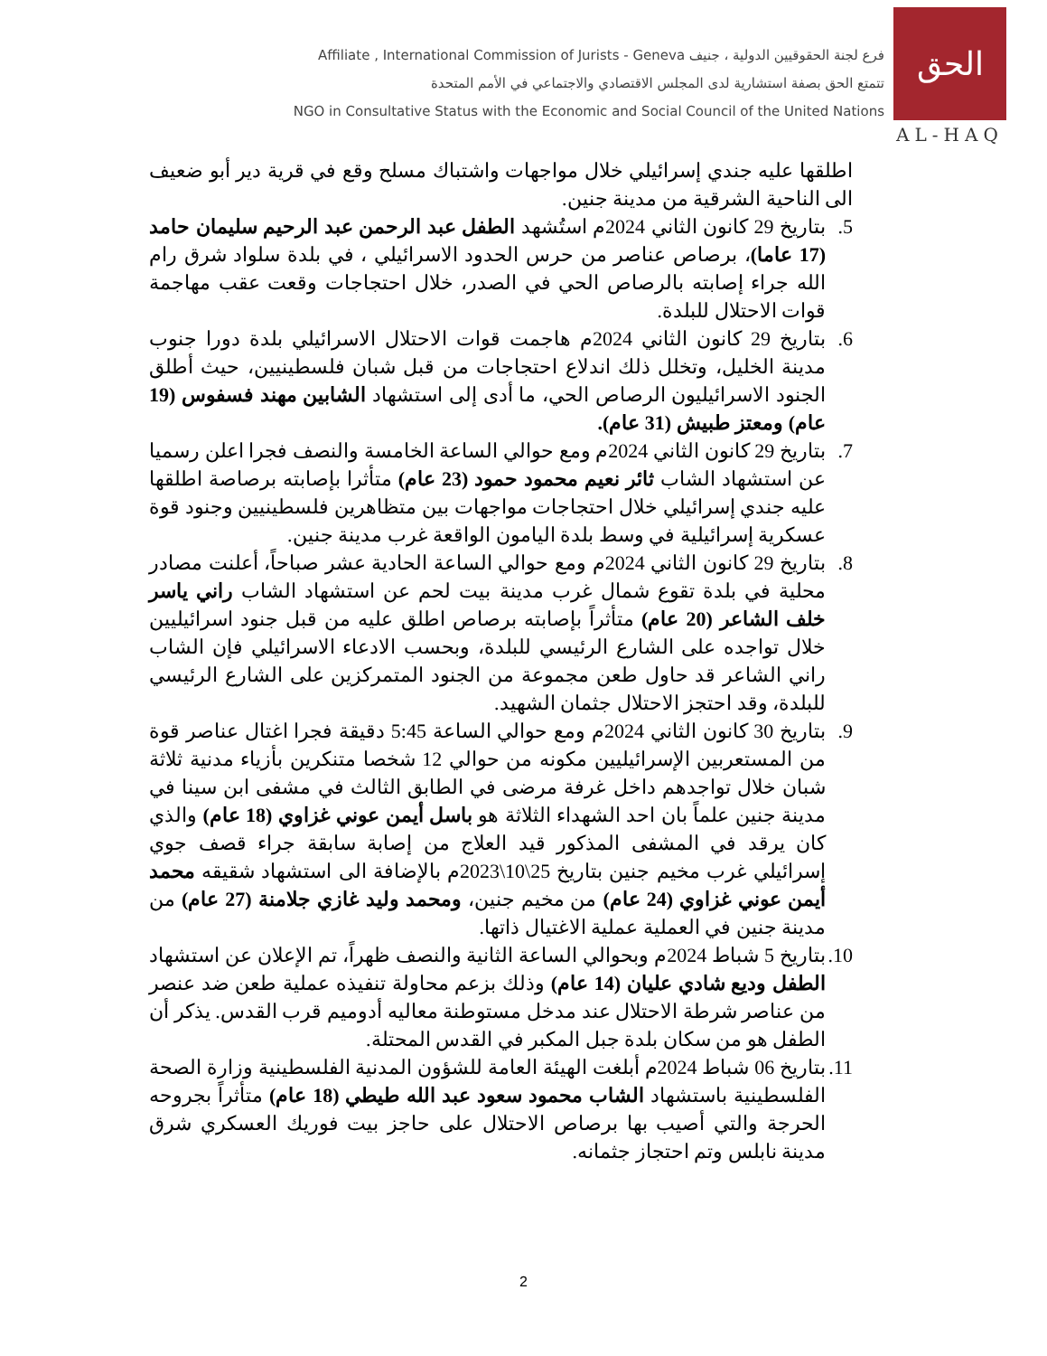Affiliate , International Commission of Jurists - Geneva فرع لجنة الحقوقيين الدولية ، جنيف
تتمتع الحق بصفة استشارية لدى المجلس الاقتصادي والاجتماعي في الأمم المتحدة
NGO in Consultative Status with the Economic and Social Council of the United Nations
الحق
AL-HAQ
اطلقها عليه جندي إسرائيلي خلال مواجهات واشتباك مسلح وقع في قرية دير أبو ضعيف الى الناحية الشرقية من مدينة جنين.
5. بتاريخ 29 كانون الثاني 2024م استُشهد الطفل عبد الرحمن عبد الرحيم سليمان حامد (17 عاما)، برصاص عناصر من حرس الحدود الاسرائيلي ، في بلدة سلواد شرق رام الله جراء إصابته بالرصاص الحي في الصدر، خلال احتجاجات وقعت عقب مهاجمة قوات الاحتلال للبلدة.
6. بتاريخ 29 كانون الثاني 2024م هاجمت قوات الاحتلال الاسرائيلي بلدة دورا جنوب مدينة الخليل، وتخلل ذلك اندلاع احتجاجات من قبل شبان فلسطينيين، حيث أطلق الجنود الاسرائيليون الرصاص الحي، ما أدى إلى استشهاد الشابين مهند فسفوس (19 عام) ومعتز طبيش (31 عام).
7. بتاريخ 29 كانون الثاني 2024م ومع حوالي الساعة الخامسة والنصف فجرا اعلن رسميا عن استشهاد الشاب ثائر نعيم محمود حمود (23 عام) متأثرا بإصابته برصاصة اطلقها عليه جندي إسرائيلي خلال احتجاجات مواجهات بين متظاهرين فلسطينيين وجنود قوة عسكرية إسرائيلية في وسط بلدة اليامون الواقعة غرب مدينة جنين.
8. بتاريخ 29 كانون الثاني 2024م ومع حوالي الساعة الحادية عشر صباحاً، أعلنت مصادر محلية في بلدة تقوع شمال غرب مدينة بيت لحم عن استشهاد الشاب راني ياسر خلف الشاعر (20 عام) متأثراً بإصابته برصاص اطلق عليه من قبل جنود اسرائيليين خلال تواجده على الشارع الرئيسي للبلدة، وبحسب الادعاء الاسرائيلي فإن الشاب راني الشاعر قد حاول طعن مجموعة من الجنود المتمركزين على الشارع الرئيسي للبلدة، وقد احتجز الاحتلال جثمان الشهيد.
9. بتاريخ 30 كانون الثاني 2024م ومع حوالي الساعة 5:45 دقيقة فجرا اغتال عناصر قوة من المستعربين الإسرائيليين مكونه من حوالي 12 شخصا متنكرين بأزياء مدنية ثلاثة شبان خلال تواجدهم داخل غرفة مرضى في الطابق الثالث في مشفى ابن سينا في مدينة جنين علماً بان احد الشهداء الثلاثة هو باسل أيمن عوني غزاوي (18 عام) والذي كان يرقد في المشفى المذكور قيد العلاج من إصابة سابقة جراء قصف جوي إسرائيلي غرب مخيم جنين بتاريخ 25\10\2023م بالإضافة الى استشهاد شقيقه محمد أيمن عوني غزاوي (24 عام) من مخيم جنين، ومحمد وليد غازي جلامنة (27 عام) من مدينة جنين في العملية عملية الاغتيال ذاتها.
10.
بتاريخ 5 شباط 2024م وبحوالي الساعة الثانية والنصف ظهراً، تم الإعلان عن استشهاد الطفل وديع شادي عليان (14 عام) وذلك بزعم محاولة تنفيذه عملية طعن ضد عنصر من عناصر شرطة الاحتلال عند مدخل مستوطنة معاليه أدوميم قرب القدس. يذكر أن الطفل هو من سكان بلدة جبل المكبر في القدس المحتلة.
11.
بتاريخ 06 شباط 2024م أبلغت الهيئة العامة للشؤون المدنية الفلسطينية وزارة الصحة الفلسطينية باستشهاد الشاب محمود سعود عبد الله طيطي (18 عام) متأثراً بجروحه الحرجة والتي أصيب بها برصاص الاحتلال على حاجز بيت فوريك العسكري شرق مدينة نابلس وتم احتجاز جثمانه.
2